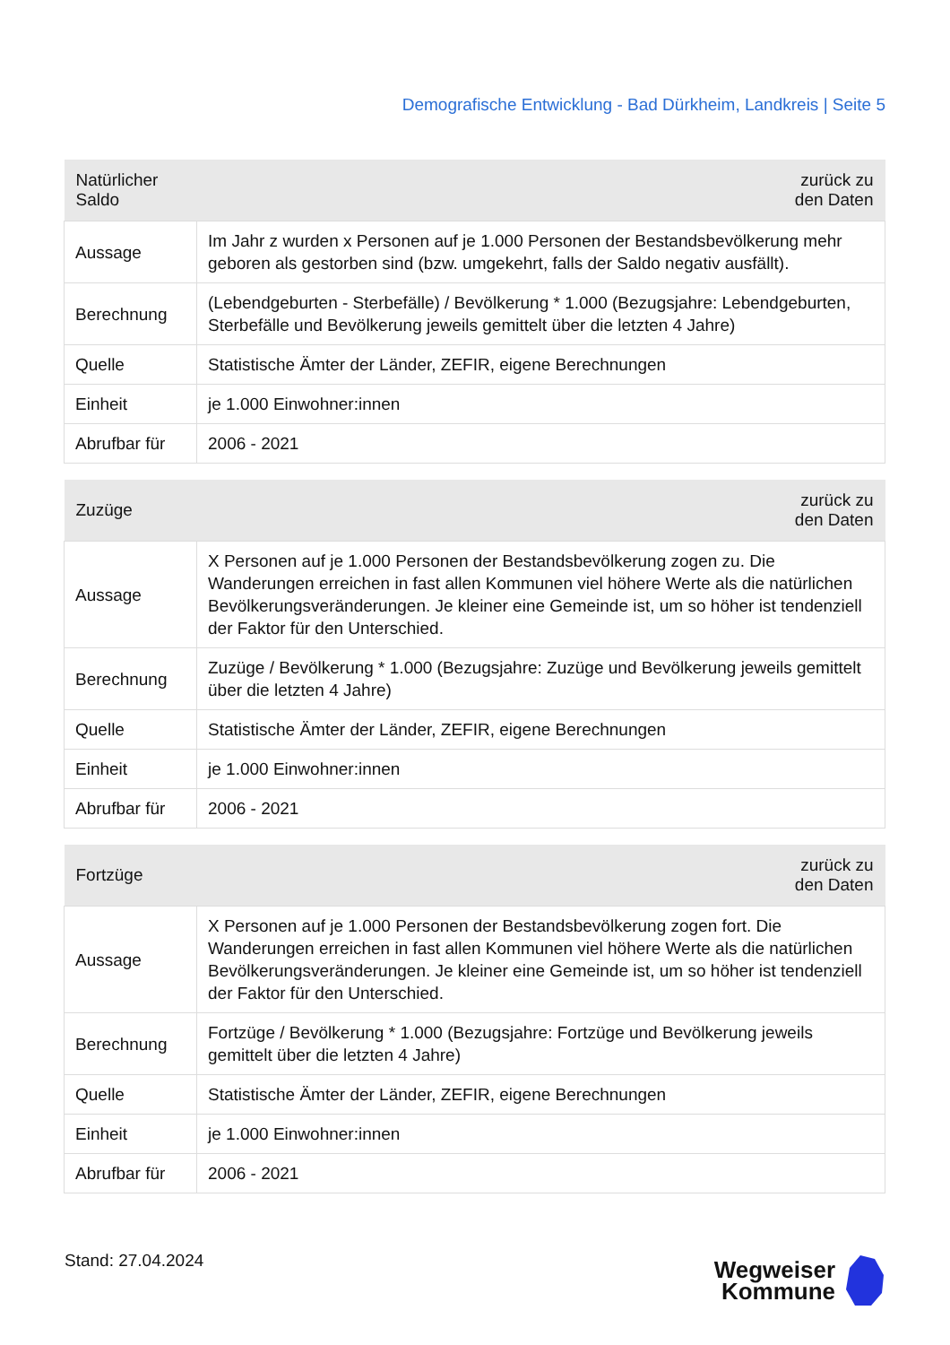Demografische Entwicklung - Bad Dürkheim, Landkreis | Seite 5
| Natürlicher Saldo | zurück zu den Daten |
| --- | --- |
| Aussage | Im Jahr z wurden x Personen auf je 1.000 Personen der Bestandsbevölkerung mehr geboren als gestorben sind (bzw. umgekehrt, falls der Saldo negativ ausfällt). |
| Berechnung | (Lebendgeburten - Sterbefälle) / Bevölkerung * 1.000 (Bezugsjahre: Lebendgeburten, Sterbefälle und Bevölkerung jeweils gemittelt über die letzten 4 Jahre) |
| Quelle | Statistische Ämter der Länder, ZEFIR, eigene Berechnungen |
| Einheit | je 1.000 Einwohner:innen |
| Abrufbar für | 2006 - 2021 |
| Zuzüge | zurück zu den Daten |
| --- | --- |
| Aussage | X Personen auf je 1.000 Personen der Bestandsbevölkerung zogen zu. Die Wanderungen erreichen in fast allen Kommunen viel höhere Werte als die natürlichen Bevölkerungsveränderungen. Je kleiner eine Gemeinde ist, um so höher ist tendenziell der Faktor für den Unterschied. |
| Berechnung | Zuzüge / Bevölkerung * 1.000 (Bezugsjahre: Zuzüge und Bevölkerung jeweils gemittelt über die letzten 4 Jahre) |
| Quelle | Statistische Ämter der Länder, ZEFIR, eigene Berechnungen |
| Einheit | je 1.000 Einwohner:innen |
| Abrufbar für | 2006 - 2021 |
| Fortzüge | zurück zu den Daten |
| --- | --- |
| Aussage | X Personen auf je 1.000 Personen der Bestandsbevölkerung zogen fort. Die Wanderungen erreichen in fast allen Kommunen viel höhere Werte als die natürlichen Bevölkerungsveränderungen. Je kleiner eine Gemeinde ist, um so höher ist tendenziell der Faktor für den Unterschied. |
| Berechnung | Fortzüge / Bevölkerung * 1.000 (Bezugsjahre: Fortzüge und Bevölkerung jeweils gemittelt über die letzten 4 Jahre) |
| Quelle | Statistische Ämter der Länder, ZEFIR, eigene Berechnungen |
| Einheit | je 1.000 Einwohner:innen |
| Abrufbar für | 2006 - 2021 |
Stand: 27.04.2024
Wegweiser
Kommune